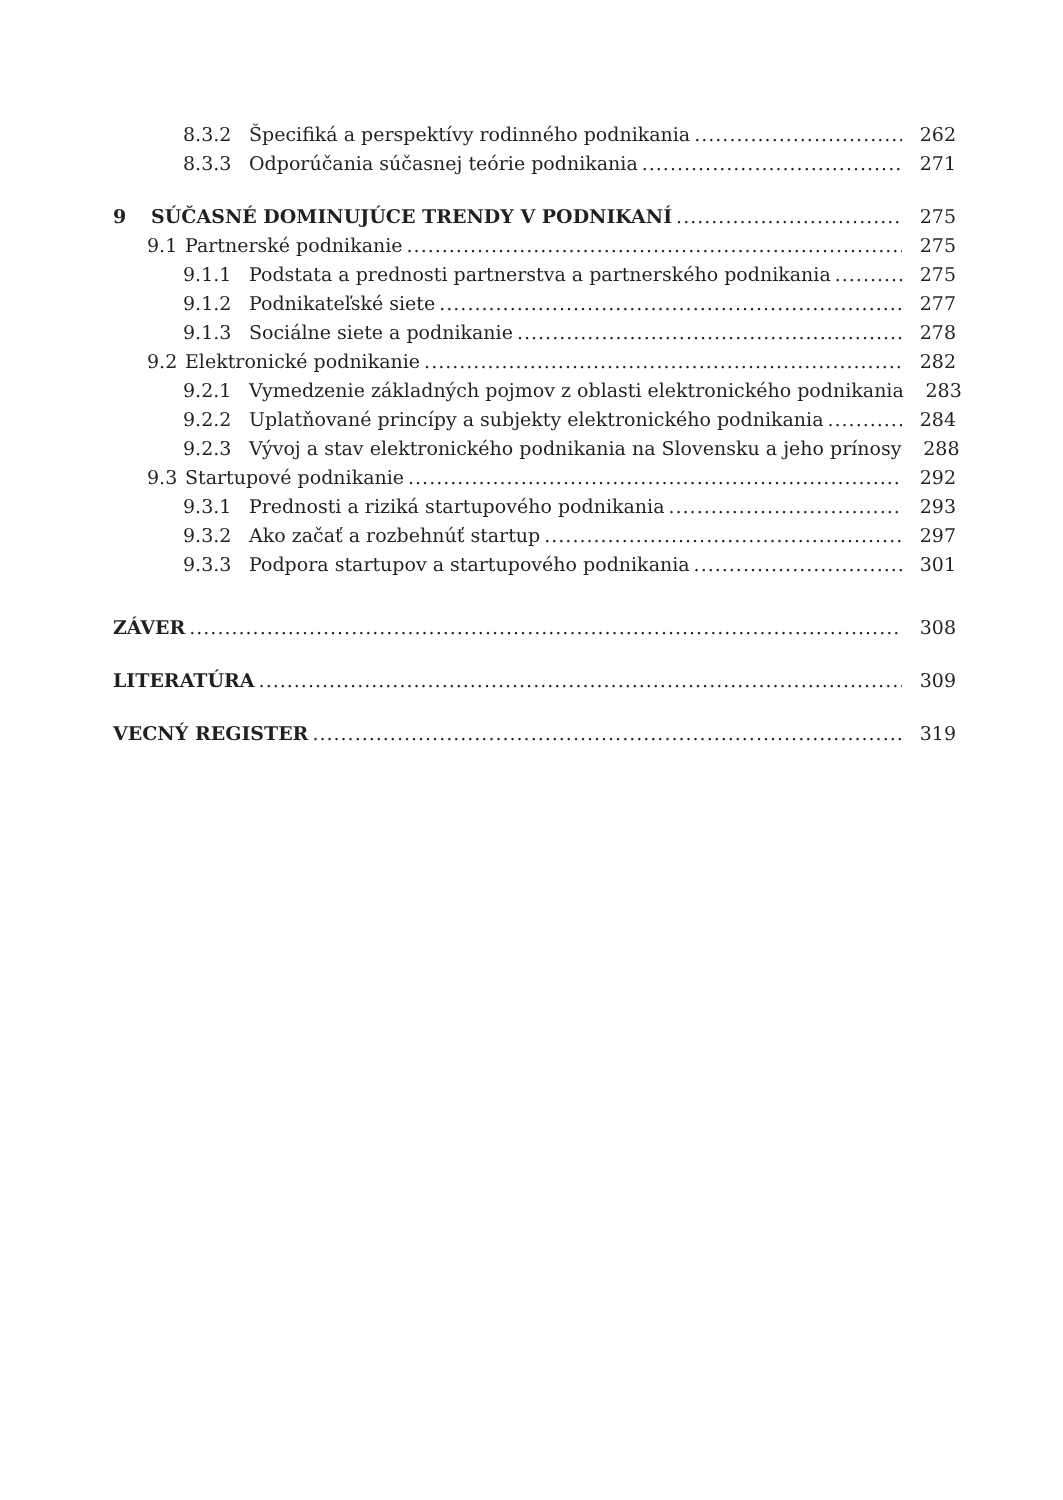8.3.2 Špecifiká a perspektívy rodinného podnikania 262
8.3.3 Odporúčania súčasnej teórie podnikania 271
9 SÚČASNÉ DOMINUJÚCE TRENDY V PODNIKANÍ 275
9.1 Partnerské podnikanie 275
9.1.1 Podstata a prednosti partnerstva a partnerského podnikania 275
9.1.2 Podnikateľské siete 277
9.1.3 Sociálne siete a podnikanie 278
9.2 Elektronické podnikanie 282
9.2.1 Vymedzenie základných pojmov z oblasti elektronického podnikania 283
9.2.2 Uplatňované princípy a subjekty elektronického podnikania 284
9.2.3 Vývoj a stav elektronického podnikania na Slovensku a jeho prínosy 288
9.3 Startupové podnikanie 292
9.3.1 Prednosti a riziká startupového podnikania 293
9.3.2 Ako začať a rozbehnúť startup 297
9.3.3 Podpora startupov a startupového podnikania 301
ZÁVER 308
LITERATÚRA 309
VECNÝ REGISTER 319